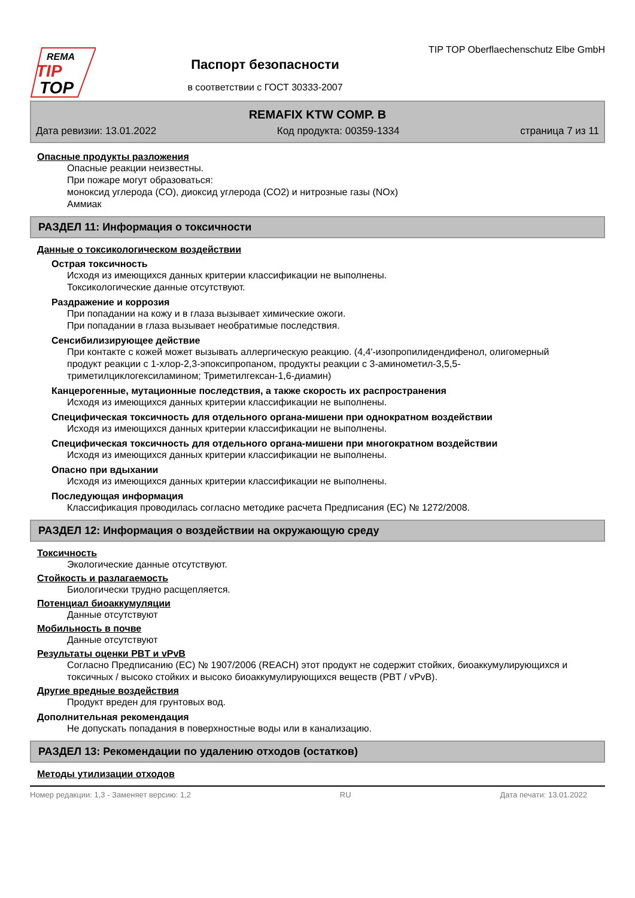REMA
TIP
TOP
Паспорт безопасности
в соответствии с ГОСТ 30333-2007
TIP TOP Oberflaechenschutz Elbe GmbH
REMAFIX KTW COMP. B
Дата ревизии: 13.01.2022 Код продукта: 00359-1334 страница 7 из 11
Опасные продукты разложения
Опасные реакции неизвестны.
При пожаре могут образоваться:
моноксид углерода (CO), диоксид углерода (CO2) и нитрозные газы (NOx)
Аммиак
РАЗДЕЛ 11: Информация о токсичности
Данные о токсикологическом воздействии
Острая токсичность
Исходя из имеющихся данных критерии классификации не выполнены.
Токсикологические данные отсутствуют.
Раздражение и коррозия
При попадании на кожу и в глаза вызывает химические ожоги.
При попадании в глаза вызывает необратимые последствия.
Сенсибилизирующее действие
При контакте с кожей может вызывать аллергическую реакцию. (4,4'-изопропилидендифенол, олигомерный продукт реакции с 1-хлор-2,3-эпоксипропаном, продукты реакции с 3-аминометил-3,5,5-триметилциклогексиламином; Триметилгексан-1,6-диамин)
Канцерогенные, мутационные последствия, а также скорость их распространения
Исходя из имеющихся данных критерии классификации не выполнены.
Специфическая токсичность для отдельного органа-мишени при однократном воздействии
Исходя из имеющихся данных критерии классификации не выполнены.
Специфическая токсичность для отдельного органа-мишени при многократном воздействии
Исходя из имеющихся данных критерии классификации не выполнены.
Опасно при вдыхании
Исходя из имеющихся данных критерии классификации не выполнены.
Последующая информация
Классификация проводилась согласно методике расчета Предписания (ЕС) № 1272/2008.
РАЗДЕЛ 12: Информация о воздействии на окружающую среду
Токсичность
Экологические данные отсутствуют.
Стойкость и разлагаемость
Биологически трудно расщепляется.
Потенциал биоаккумуляции
Данные отсутствуют
Мобильность в почве
Данные отсутствуют
Результаты оценки PBT и vPvB
Согласно Предписанию (ЕС) № 1907/2006 (REACH) этот продукт не содержит стойких, биоаккумулирующихся и токсичных / высоко стойких и высоко биоаккумулирующихся веществ (PBT / vPvB).
Другие вредные воздействия
Продукт вреден для грунтовых вод.
Дополнительная рекомендация
Не допускать попадания в поверхностные воды или в канализацию.
РАЗДЕЛ 13: Рекомендации по удалению отходов (остатков)
Методы утилизации отходов
Номер редакции: 1,3 - Заменяет версию: 1,2 RU Дата печати: 13.01.2022